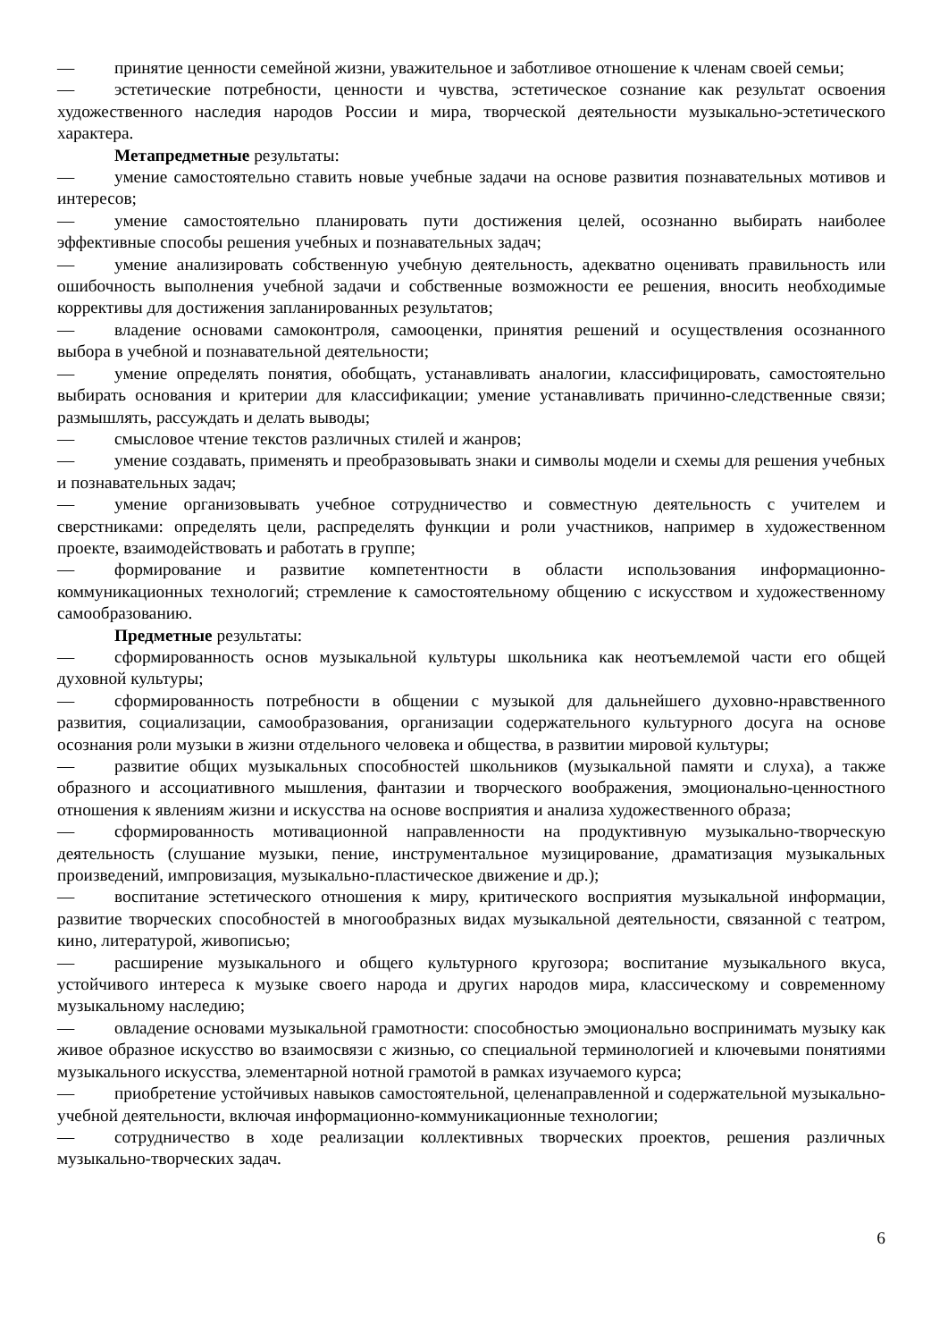— принятие ценности семейной жизни, уважительное и заботливое отношение к членам своей семьи;
— эстетические потребности, ценности и чувства, эстетическое сознание как результат освоения художественного наследия народов России и мира, творческой деятельности музыкально-эстетического характера.
Метапредметные результаты:
— умение самостоятельно ставить новые учебные задачи на основе развития познавательных мотивов и интересов;
— умение самостоятельно планировать пути достижения целей, осознанно выбирать наиболее эффективные способы решения учебных и познавательных задач;
— умение анализировать собственную учебную деятельность, адекватно оценивать правильность или ошибочность выполнения учебной задачи и собственные возможности ее решения, вносить необходимые коррективы для достижения запланированных результатов;
— владение основами самоконтроля, самооценки, принятия решений и осуществления осознанного выбора в учебной и познавательной деятельности;
— умение определять понятия, обобщать, устанавливать аналогии, классифицировать, самостоятельно выбирать основания и критерии для классификации; умение устанавливать причинно-следственные связи; размышлять, рассуждать и делать выводы;
— смысловое чтение текстов различных стилей и жанров;
— умение создавать, применять и преобразовывать знаки и символы модели и схемы для решения учебных и познавательных задач;
— умение организовывать учебное сотрудничество и совместную деятельность с учителем и сверстниками: определять цели, распределять функции и роли участников, например в художественном проекте, взаимодействовать и работать в группе;
— формирование и развитие компетентности в области использования информационно-коммуникационных технологий; стремление к самостоятельному общению с искусством и художественному самообразованию.
Предметные результаты:
— сформированность основ музыкальной культуры школьника как неотъемлемой части его общей духовной культуры;
— сформированность потребности в общении с музыкой для дальнейшего духовно-нравственного развития, социализации, самообразования, организации содержательного культурного досуга на основе осознания роли музыки в жизни отдельного человека и общества, в развитии мировой культуры;
— развитие общих музыкальных способностей школьников (музыкальной памяти и слуха), а также образного и ассоциативного мышления, фантазии и творческого воображения, эмоционально-ценностного отношения к явлениям жизни и искусства на основе восприятия и анализа художественного образа;
— сформированность мотивационной направленности на продуктивную музыкально-творческую деятельность (слушание музыки, пение, инструментальное музицирование, драматизация музыкальных произведений, импровизация, музыкально-пластическое движение и др.);
— воспитание эстетического отношения к миру, критического восприятия музыкальной информации, развитие творческих способностей в многообразных видах музыкальной деятельности, связанной с театром, кино, литературой, живописью;
— расширение музыкального и общего культурного кругозора; воспитание музыкального вкуса, устойчивого интереса к музыке своего народа и других народов мира, классическому и современному музыкальному наследию;
— овладение основами музыкальной грамотности: способностью эмоционально воспринимать музыку как живое образное искусство во взаимосвязи с жизнью, со специальной терминологией и ключевыми понятиями музыкального искусства, элементарной нотной грамотой в рамках изучаемого курса;
— приобретение устойчивых навыков самостоятельной, целенаправленной и содержательной музыкально-учебной деятельности, включая информационно-коммуникационные технологии;
— сотрудничество в ходе реализации коллективных творческих проектов, решения различных музыкально-творческих задач.
6